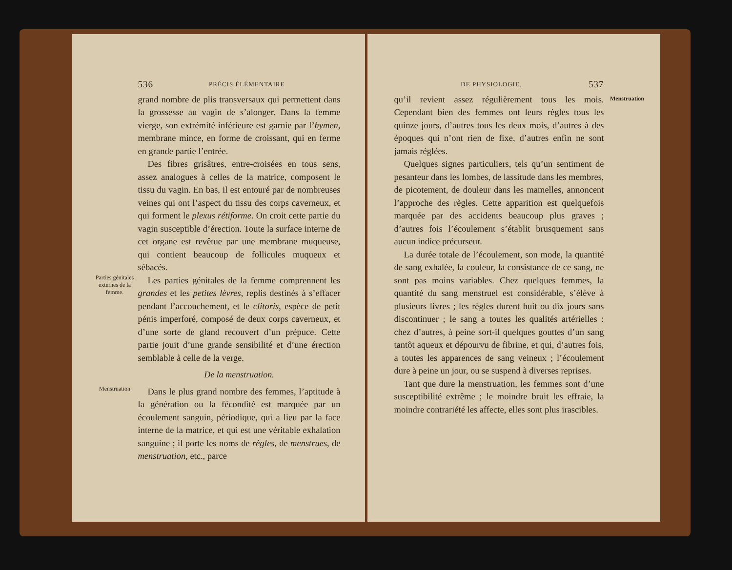536 PRÉCIS ÉLÉMENTAIRE
grand nombre de plis transversaux qui permettent dans la grossesse au vagin de s’alonger. Dans la femme vierge, son extrémité inférieure est garnie par l’hymen, membrane mince, en forme de croissant, qui en ferme en grande partie l’entrée.
Des fibres grisâtres, entre-croisées en tous sens, assez analogues à celles de la matrice, composent le tissu du vagin. En bas, il est entouré par de nombreuses veines qui ont l’aspect du tissu des corps caverneux, et qui forment le plexus rétiforme. On croit cette partie du vagin susceptible d’érection. Toute la surface interne de cet organe est revêtue par une membrane muqueuse, qui contient beaucoup de follicules muqueux et sébacés.
Parties génitales externes de la femme.
Les parties génitales de la femme comprennent les grandes et les petites lèvres, replis destinés à s’effacer pendant l’accouchement, et le clitoris, espèce de petit pénis imperforé, composé de deux corps caverneux, et d’une sorte de gland recouvert d’un prépuce. Cette partie jouit d’une grande sensibilité et d’une érection semblable à celle de la verge.
De la menstruation.
Menstruation
Dans le plus grand nombre des femmes, l’aptitude à la génération ou la fécondité est marquée par un écoulement sanguin, périodique, qui a lieu par la face interne de la matrice, et qui est une véritable exhalation sanguine ; il porte les noms de règles, de menstrues, de menstruation, etc., parce
DE PHYSIOLOGIE. 537
qu’il revient assez régulièrement tous les mois. Cependant bien des femmes ont leurs règles tous les quinze jours, d’autres tous les deux mois, d’autres à des époques qui n’ont rien de fixe, d’autres enfin ne sont jamais réglées.
Quelques signes particuliers, tels qu’un sentiment de pesanteur dans les lombes, de lassitude dans les membres, de picotement, de douleur dans les mamelles, annoncent l’approche des règles. Cette apparition est quelquefois marquée par des accidents beaucoup plus graves ; d’autres fois l’écoulement s’établit brusquement sans aucun indice précurseur.
La durée totale de l’écoulement, son mode, la quantité de sang exhalée, la couleur, la consistance de ce sang, ne sont pas moins variables. Chez quelques femmes, la quantité du sang menstruel est considérable, s’élève à plusieurs livres ; les règles durent huit ou dix jours sans discontinuer ; le sang a toutes les qualités artérielles : chez d’autres, à peine sort-il quelques gouttes d’un sang tantôt aqueux et dépourvu de fibrine, et qui, d’autres fois, a toutes les apparences de sang veineux ; l’écoulement dure à peine un jour, ou se suspend à diverses reprises.
Tant que dure la menstruation, les femmes sont d’une susceptibilité extrême ; le moindre bruit les effraie, la moindre contrariété les affecte, elles sont plus irascibles.
Menstruation